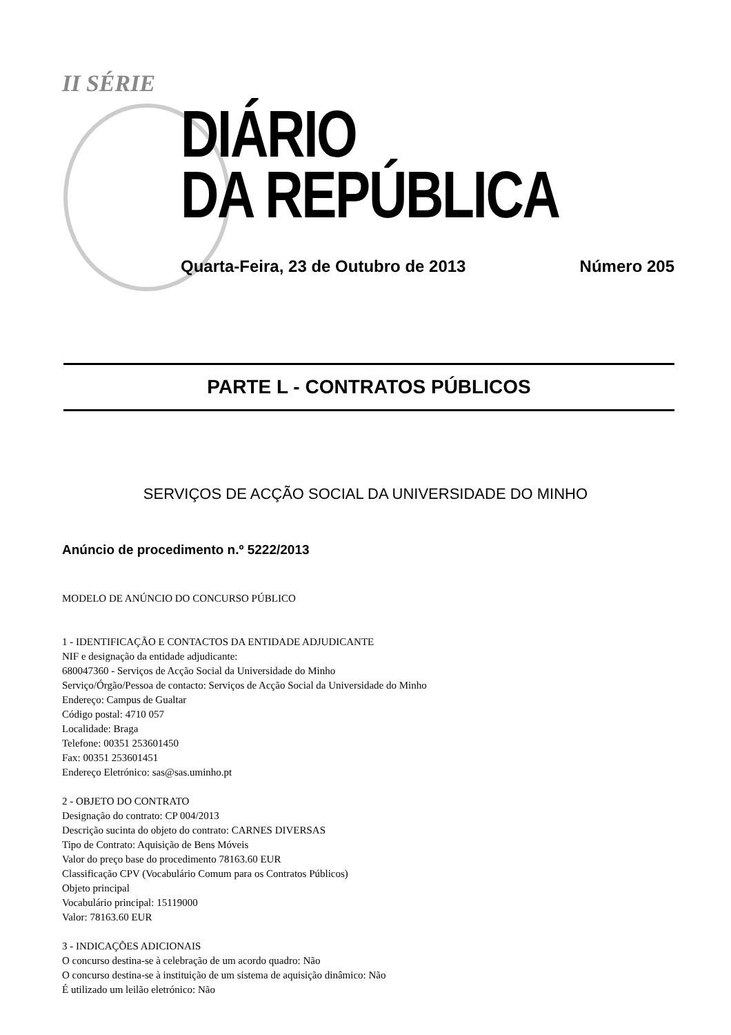II SÉRIE
DIÁRIO
DA REPÚBLICA
Quarta-Feira, 23 de Outubro de 2013 Número 205
PARTE L - CONTRATOS PÚBLICOS
SERVIÇOS DE ACÇÃO SOCIAL DA UNIVERSIDADE DO MINHO
Anúncio de procedimento n.º 5222/2013
MODELO DE ANÚNCIO DO CONCURSO PÚBLICO
1 - IDENTIFICAÇÃO E CONTACTOS DA ENTIDADE ADJUDICANTE
NIF e designação da entidade adjudicante:
680047360 - Serviços de Acção Social da Universidade do Minho
Serviço/Órgão/Pessoa de contacto: Serviços de Acção Social da Universidade do Minho
Endereço: Campus de Gualtar
Código postal: 4710 057
Localidade: Braga
Telefone: 00351 253601450
Fax: 00351 253601451
Endereço Eletrónico: sas@sas.uminho.pt
2 - OBJETO DO CONTRATO
Designação do contrato: CP 004/2013
Descrição sucinta do objeto do contrato: CARNES DIVERSAS
Tipo de Contrato: Aquisição de Bens Móveis
Valor do preço base do procedimento 78163.60 EUR
Classificação CPV (Vocabulário Comum para os Contratos Públicos)
Objeto principal
Vocabulário principal: 15119000
Valor: 78163.60 EUR
3 - INDICAÇÕES ADICIONAIS
O concurso destina-se à celebração de um acordo quadro: Não
O concurso destina-se à instituição de um sistema de aquisição dinâmico: Não
É utilizado um leilão eletrónico: Não